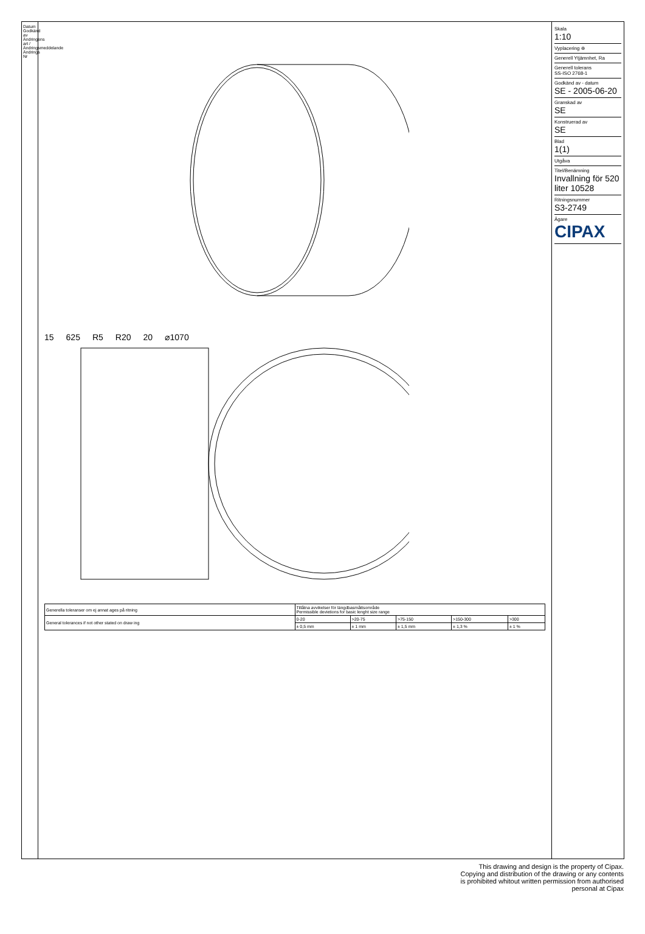Datum
Godkänd av
Ändringens art / Ändringsmeddelande
Ändrings Nr
15 625 R5 R20 20 ⌀1070
| Generella toleranser om ej annat ages på ritning | Tillåtna avvikelser för längdbasmåttsområde Permissible devietions for basic lenght size range | | | | |
| General tolerances if not other stated on draw ing | 0-20 | >20-75 | >75-150 | >150-300 | >300 |
| | ± 0,5 mm | ± 1 mm | ± 1,5 mm | ± 1,3 % | ± 1 % |
Skala
1:10
Vyplacering ⊕
Generell Ytjämnhet, Ra
Generell tolerans
SS-ISO 2768-1
Godkänd av - datum
SE - 2005-06-20
Granskad av
SE
Konstruerad av
SE
Blad
1(1)
Utgåva
Titel/Benämning
Invallning för 520 liter 10528
Ritningsnummer
S3-2749
Ägare
CIPAX
This drawing and design is the property of Cipax.
Copying and distribution of the drawing or any contents
is prohibited whitout written permission from authorised
personal at Cipax